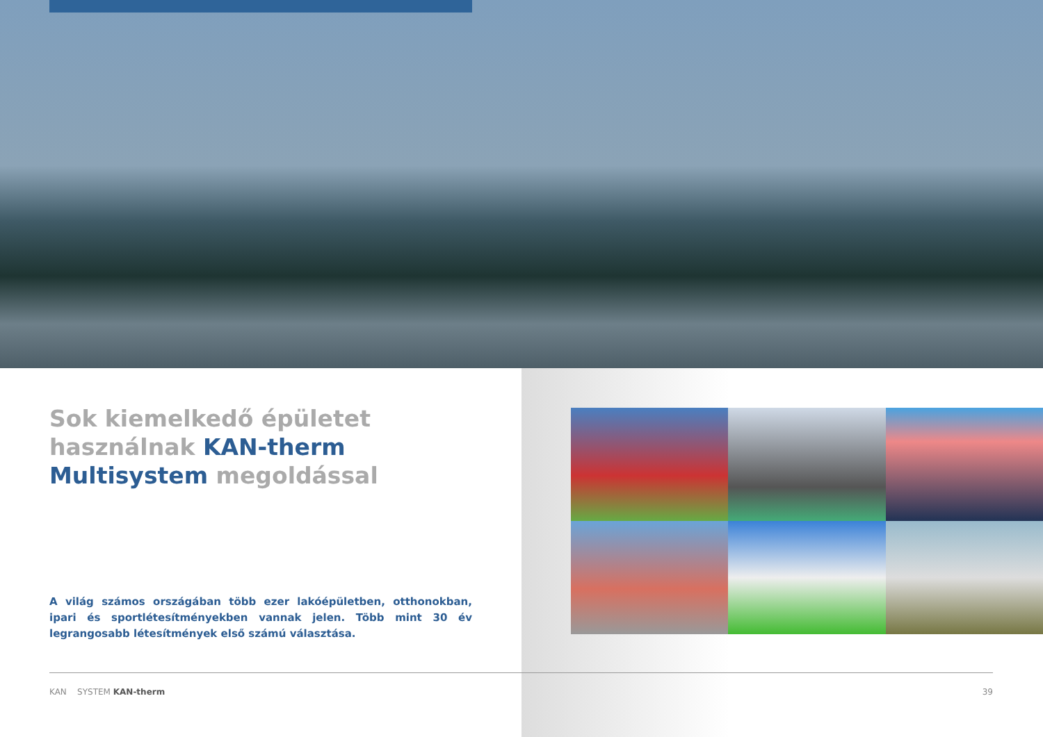Sok kiemelkedő épületet használnak KAN-therm Multisystem megoldással
A világ számos országában több ezer lakóépületben, otthonokban, ipari és sportlétesítményekben vannak jelen. Több mint 30 év legrangosabb létesítmények első számú választása.
KAN SYSTEM KAN-therm 39